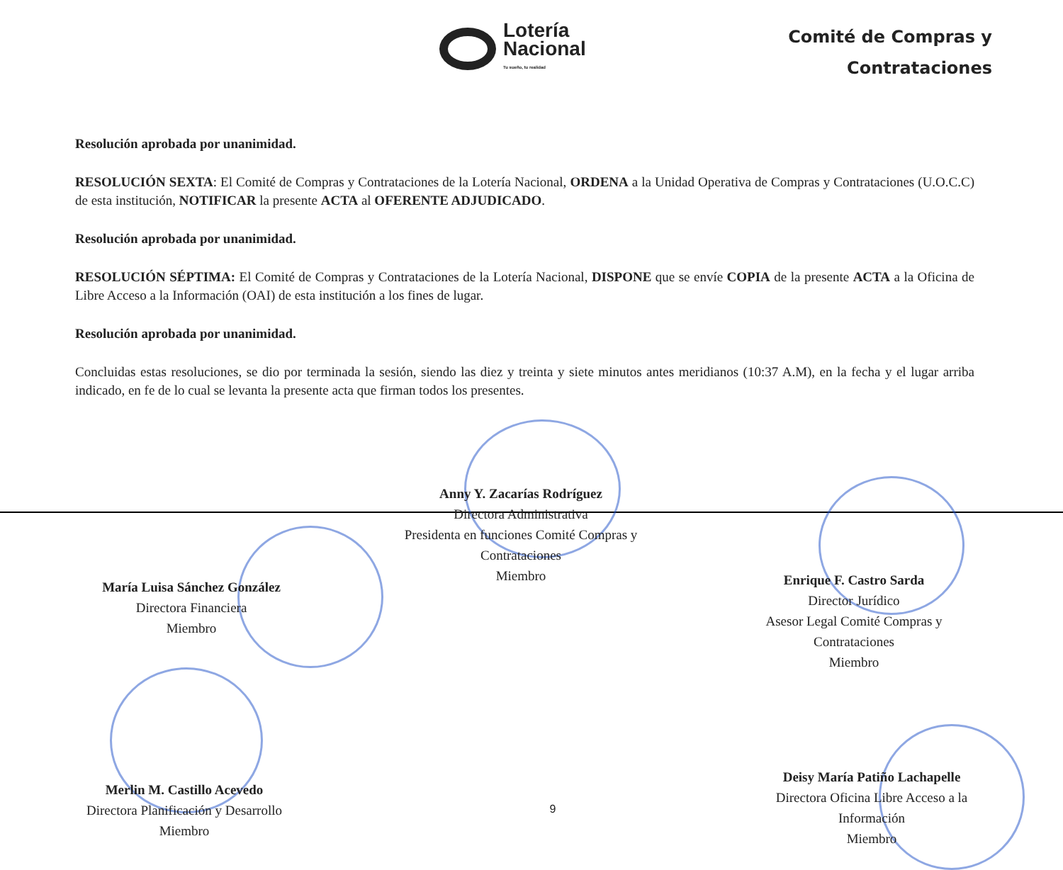Lotería
Nacional
Tu sueño, tu realidad
Comité de Compras y
Contrataciones
Resolución aprobada por unanimidad.
RESOLUCIÓN SEXTA: El Comité de Compras y Contrataciones de la Lotería Nacional, ORDENA a la Unidad Operativa de Compras y Contrataciones (U.O.C.C) de esta institución, NOTIFICAR la presente ACTA al OFERENTE ADJUDICADO.
Resolución aprobada por unanimidad.
RESOLUCIÓN SÉPTIMA: El Comité de Compras y Contrataciones de la Lotería Nacional, DISPONE que se envíe COPIA de la presente ACTA a la Oficina de Libre Acceso a la Información (OAI) de esta institución a los fines de lugar.
Resolución aprobada por unanimidad.
Concluidas estas resoluciones, se dio por terminada la sesión, siendo las diez y treinta y siete minutos antes meridianos (10:37 A.M), en la fecha y el lugar arriba indicado, en fe de lo cual se levanta la presente acta que firman todos los presentes.
Anny Y. Zacarías Rodríguez
Directora Administrativa
Presidenta en funciones Comité Compras y
Contrataciones
Miembro
María Luisa Sánchez González
Directora Financiera
Miembro
Enrique F. Castro Sarda
Director Jurídico
Asesor Legal Comité Compras y
Contrataciones
Miembro
Merlin M. Castillo Acevedo
Directora Planificación y Desarrollo
Miembro
9
Deisy María Patiño Lachapelle
Directora Oficina Libre Acceso a la
Información
Miembro